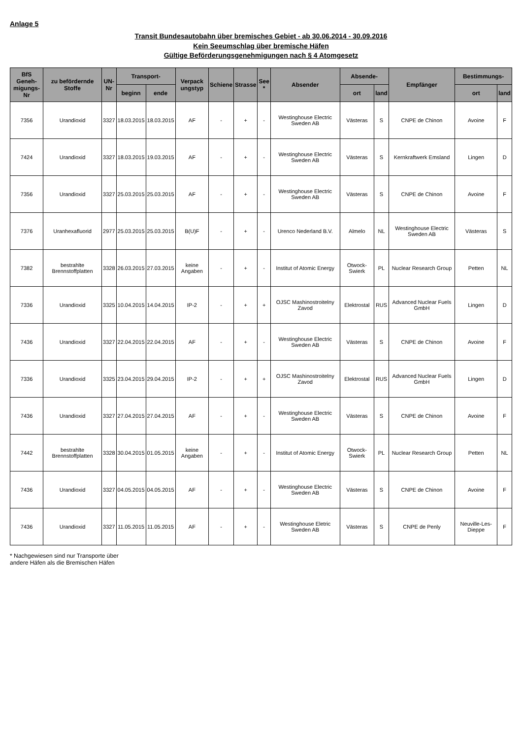Anlage 5
Transit Bundesautobahn über bremisches Gebiet - ab 30.06.2014 - 30.09.2016
Kein Seeumschlag über bremische Häfen
Gültige Beförderungsgenehmigungen nach § 4 Atomgesetz
| BfS Geneh- migungs-Nr | zu befördernde Stoffe | UN- Nr | Transport- | | Verpack ungstyp | Schiene | Strasse | See * | Absender | Absende- | | Empfänger | Bestimmungs- | |
| --- | --- | --- | --- | --- | --- | --- | --- | --- | --- | --- | --- | --- | --- | --- |
| | | | beginn | ende | | | | | | ort | land | | ort | land |
| 7356 | Urandioxid | 3327 | 18.03.2015 | 18.03.2015 | AF | - | + | - | Westinghouse Electric Sweden AB | Västeras | S | CNPE de Chinon | Avoine | F |
| 7424 | Urandioxid | 3327 | 18.03.2015 | 19.03.2015 | AF | - | + | - | Westinghouse Electric Sweden AB | Västeras | S | Kernkraftwerk Emsland | Lingen | D |
| 7356 | Urandioxid | 3327 | 25.03.2015 | 25.03.2015 | AF | - | + | - | Westinghouse Electric Sweden AB | Västeras | S | CNPE de Chinon | Avoine | F |
| 7376 | Uranhexafluorid | 2977 | 25.03.2015 | 25.03.2015 | B(U)F | - | + | - | Urenco Nederland B.V. | Almelo | NL | Westinghouse Electric Sweden AB | Västeras | S |
| 7382 | bestrahlte Brennstoffplatten | 3328 | 26.03.2015 | 27.03.2015 | keine Angaben | - | + | - | Institut of Atomic Energy | Otwock-Swierk | PL | Nuclear Research Group | Petten | NL |
| 7336 | Urandioxid | 3325 | 10.04.2015 | 14.04.2015 | IP-2 | - | + | + | OJSC Mashinostroitelny Zavod | Elektrostal | RUS | Advanced Nuclear Fuels GmbH | Lingen | D |
| 7436 | Urandioxid | 3327 | 22.04.2015 | 22.04.2015 | AF | - | + | - | Westinghouse Electric Sweden AB | Västeras | S | CNPE de Chinon | Avoine | F |
| 7336 | Urandioxid | 3325 | 23.04.2015 | 29.04.2015 | IP-2 | - | + | + | OJSC Mashinostroitelny Zavod | Elektrostal | RUS | Advanced Nuclear Fuels GmbH | Lingen | D |
| 7436 | Urandioxid | 3327 | 27.04.2015 | 27.04.2015 | AF | - | + | - | Westinghouse Electric Sweden AB | Västeras | S | CNPE de Chinon | Avoine | F |
| 7442 | bestrahlte Brennstoffplatten | 3328 | 30.04.2015 | 01.05.2015 | keine Angaben | - | + | - | Institut of Atomic Energy | Otwock-Swierk | PL | Nuclear Research Group | Petten | NL |
| 7436 | Urandioxid | 3327 | 04.05.2015 | 04.05.2015 | AF | - | + | - | Westinghouse Electric Sweden AB | Västeras | S | CNPE de Chinon | Avoine | F |
| 7436 | Urandioxid | 3327 | 11.05.2015 | 11.05.2015 | AF | - | + | - | Westinghouse Eletric Sweden AB | Västeras | S | CNPE de Penly | Neuville-Les-Dieppe | F |
* Nachgewiesen sind nur Transporte über
andere Häfen als die Bremischen Häfen